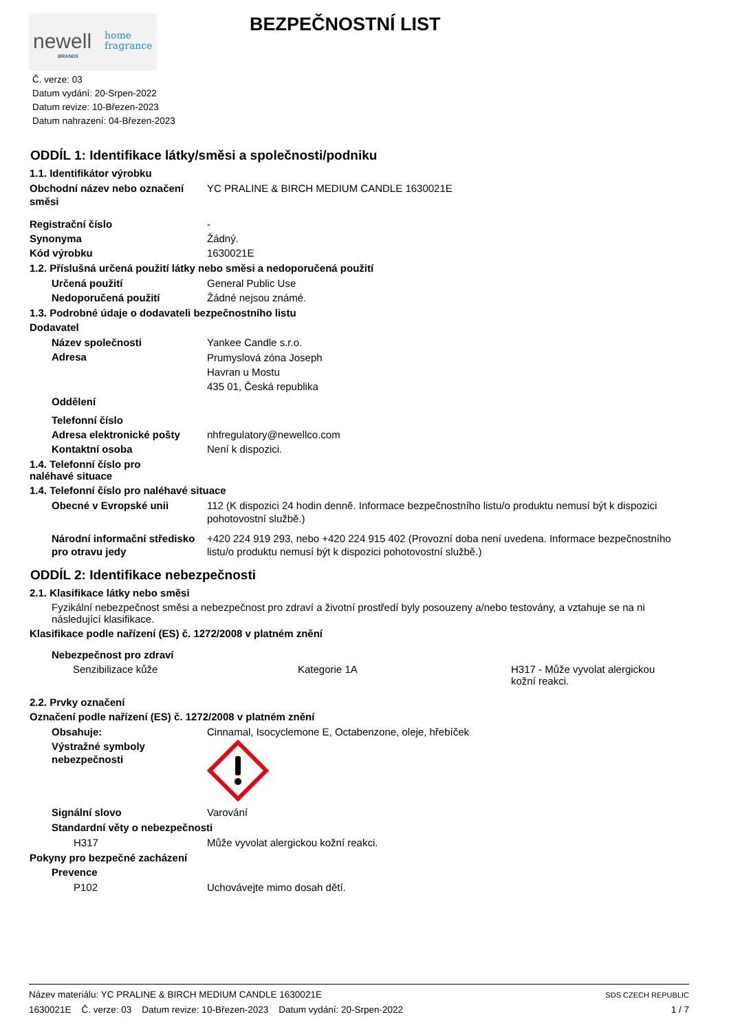newell BRANDS
home
fragrance
BEZPEČNOSTNÍ LIST
Č. verze: 03
Datum vydání: 20-Srpen-2022
Datum revize: 10-Březen-2023
Datum nahrazení: 04-Březen-2023
ODDÍL 1: Identifikace látky/směsi a společnosti/podniku
1.1. Identifikátor výrobku
Obchodní název nebo označení směsi
YC PRALINE & BIRCH MEDIUM CANDLE 1630021E
Registrační číslo -
Synonyma Žádný.
Kód výrobku 1630021E
1.2. Příslušná určená použití látky nebo směsi a nedoporučená použití
Určená použití General Public Use
Nedoporučená použití Žádné nejsou známé.
1.3. Podrobné údaje o dodavateli bezpečnostního listu
Dodavatel
Název společnosti Yankee Candle s.r.o.
Adresa
Prumyslová zóna Joseph
Havran u Mostu
435 01, Česká republika
Oddělení
Telefonní číslo
Adresa elektronické pošty nhfregulatory@newellco.com
Kontaktní osoba Není k dispozici.
1.4. Telefonní číslo pro naléhavé situace
1.4. Telefonní číslo pro naléhavé situace
Obecné v Evropské unii 112 (K dispozici 24 hodin denně. Informace bezpečnostního listu/o produktu nemusí být k dispozici pohotovostní službě.)
Národní informační středisko pro otravu jedy
+420 224 919 293, nebo +420 224 915 402 (Provozní doba není uvedena. Informace bezpečnostního listu/o produktu nemusí být k dispozici pohotovostní službě.)
ODDÍL 2: Identifikace nebezpečnosti
2.1. Klasifikace látky nebo směsi
Fyzikální nebezpečnost směsi a nebezpečnost pro zdraví a životní prostředí byly posouzeny a/nebo testovány, a vztahuje se na ni následující klasifikace.
Klasifikace podle nařízení (ES) č. 1272/2008 v platném znění
Nebezpečnost pro zdraví
Senzibilizace kůže Kategorie 1A H317 - Může vyvolat alergickou kožní reakci.
2.2. Prvky označení
Označení podle nařízení (ES) č. 1272/2008 v platném znění
Obsahuje: Cinnamal, Isocyclemone E, Octabenzone, oleje, hřebíček
Výstražné symboly nebezpečnosti
Signální slovo Varování
Standardní věty o nebezpečnosti
H317 Může vyvolat alergickou kožní reakci.
Pokyny pro bezpečné zacházení
Prevence
P102 Uchovávejte mimo dosah dětí.
Název materiálu: YC PRALINE & BIRCH MEDIUM CANDLE 1630021E SDS CZECH REPUBLIC
1630021E Č. verze: 03 Datum revize: 10-Březen-2023 Datum vydání: 20-Srpen-2022 1 / 7